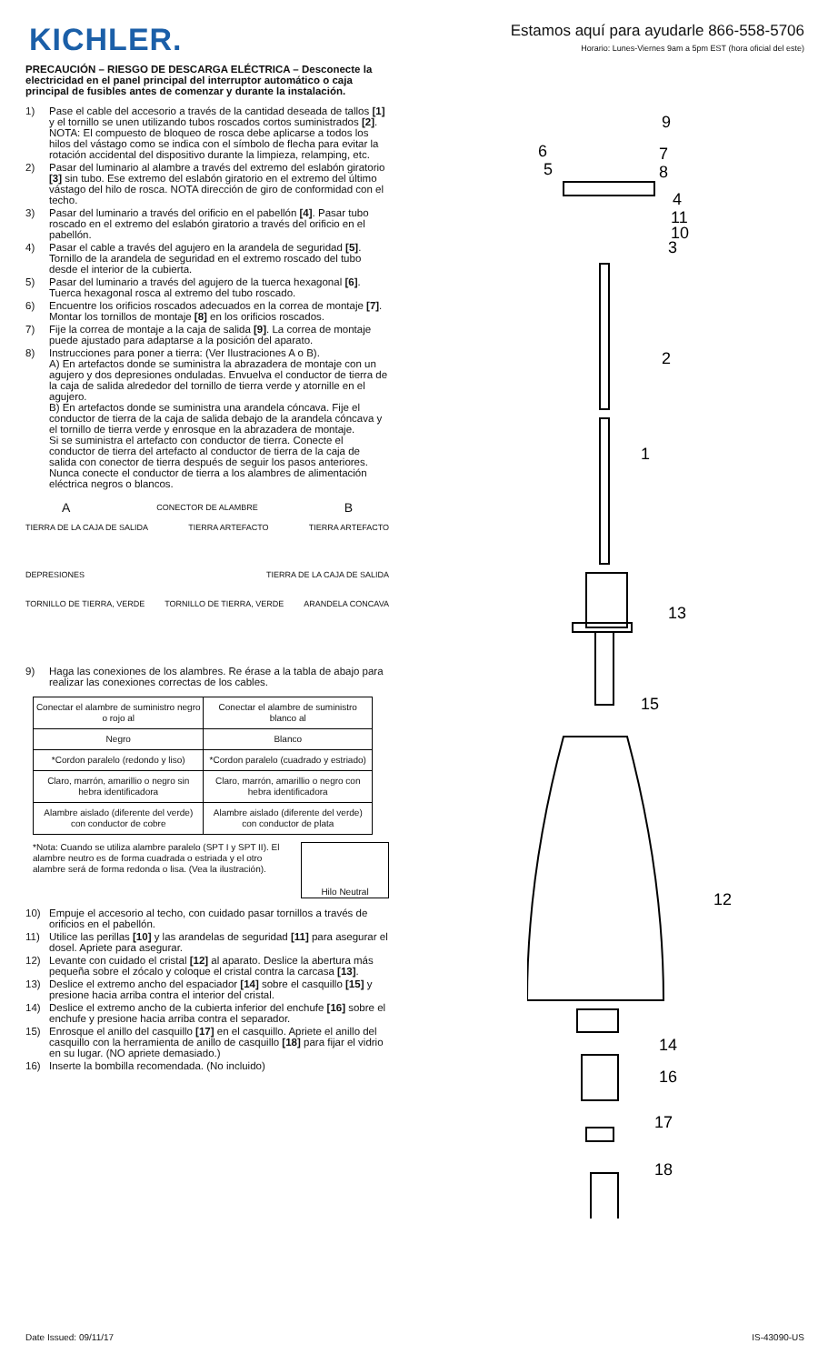KICHLER.
Estamos aquí para ayudarle 866-558-5706
Horario: Lunes-Viernes 9am a 5pm EST (hora oficial del este)
PRECAUCIÓN – RIESGO DE DESCARGA ELÉCTRICA – Desconecte la electricidad en el panel principal del interruptor automático o caja principal de fusibles antes de comenzar y durante la instalación.
1) Pase el cable del accesorio a través de la cantidad deseada de tallos [1] y el tornillo se unen utilizando tubos roscados cortos suministrados [2]. NOTA: El compuesto de bloqueo de rosca debe aplicarse a todos los hilos del vástago como se indica con el símbolo de flecha para evitar la rotación accidental del dispositivo durante la limpieza, relamping, etc.
2) Pasar del luminario al alambre a través del extremo del eslabón giratorio [3] sin tubo. Ese extremo del eslabón giratorio en el extremo del último vástago del hilo de rosca. NOTA dirección de giro de conformidad con el techo.
3) Pasar del luminario a través del orificio en el pabellón [4]. Pasar tubo roscado en el extremo del eslabón giratorio a través del orificio en el pabellón.
4) Pasar el cable a través del agujero en la arandela de seguridad [5]. Tornillo de la arandela de seguridad en el extremo roscado del tubo desde el interior de la cubierta.
5) Pasar del luminario a través del agujero de la tuerca hexagonal [6]. Tuerca hexagonal rosca al extremo del tubo roscado.
6) Encuentre los orificios roscados adecuados en la correa de montaje [7]. Montar los tornillos de montaje [8] en los orificios roscados.
7) Fije la correa de montaje a la caja de salida [9]. La correa de montaje puede ajustado para adaptarse a la posición del aparato.
8) Instrucciones para poner a tierra: (Ver Ilustraciones A o B).
A) En artefactos donde se suministra la abrazadera de montaje con un agujero y dos depresiones onduladas. Envuelva el conductor de tierra de la caja de salida alrededor del tornillo de tierra verde y atornille en el agujero.
B) En artefactos donde se suministra una arandela cóncava. Fije el conductor de tierra de la caja de salida debajo de la arandela cóncava y el tornillo de tierra verde y enrosque en la abrazadera de montaje.
Si se suministra el artefacto con conductor de tierra. Conecte el conductor de tierra del artefacto al conductor de tierra de la caja de salida con conector de tierra después de seguir los pasos anteriores. Nunca conecte el conductor de tierra a los alambres de alimentación eléctrica negros o blancos.
A CONECTOR DE ALAMBRE B
TIERRA DE LA CAJA DE SALIDA TIERRA ARTEFACTO TIERRA ARTEFACTO
DEPRESIONES TIERRA DE LA CAJA DE SALIDA
TORNILLO DE TIERRA, VERDE TORNILLO DE TIERRA, VERDE ARANDELA CONCAVA
9) Haga las conexiones de los alambres. Re érase a la tabla de abajo para realizar las conexiones correctas de los cables.
| Conectar el alambre de suministro negro o rojo al | Conectar el alambre de suministro blanco al |
| --- | --- |
| Negro | Blanco |
| *Cordon paralelo (redondo y liso) | *Cordon paralelo (cuadrado y estriado) |
| Claro, marrón, amarillio o negro sin hebra identificadora | Claro, marrón, amarillio o negro con hebra identificadora |
| Alambre aislado (diferente del verde) con conductor de cobre | Alambre aislado (diferente del verde) con conductor de plata |
*Nota: Cuando se utiliza alambre paralelo (SPT I y SPT II). El alambre neutro es de forma cuadrada o estriada y el otro alambre será de forma redonda o lisa. (Vea la ilustración). Hilo Neutral
10) Empuje el accesorio al techo, con cuidado pasar tornillos a través de orificios en el pabellón.
11) Utilice las perillas [10] y las arandelas de seguridad [11] para asegurar el dosel. Apriete para asegurar.
12) Levante con cuidado el cristal [12] al aparato. Deslice la abertura más pequeña sobre el zócalo y coloque el cristal contra la carcasa [13].
13) Deslice el extremo ancho del espaciador [14] sobre el casquillo [15] y presione hacia arriba contra el interior del cristal.
14) Deslice el extremo ancho de la cubierta inferior del enchufe [16] sobre el enchufe y presione hacia arriba contra el separador.
15) Enrosque el anillo del casquillo [17] en el casquillo. Apriete el anillo del casquillo con la herramienta de anillo de casquillo [18] para fijar el vidrio en su lugar. (NO apriete demasiado.)
16) Inserte la bombilla recomendada. (No incluido)
9
6
7
5
8
4
11
10
3
2
1
13
15
12
14
16
17
18
Date Issued: 09/11/17 IS-43090-US